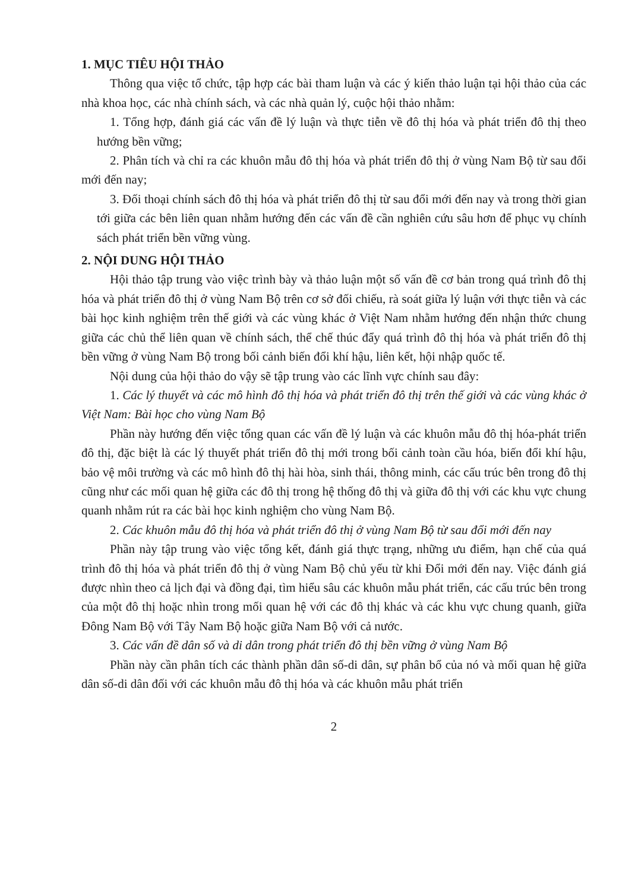1. MỤC TIÊU HỘI THẢO
Thông qua việc tổ chức, tập hợp các bài tham luận và các ý kiến thảo luận tại hội thảo của các nhà khoa học, các nhà chính sách, và các nhà quản lý, cuộc hội thảo nhằm:
1. Tổng hợp, đánh giá các vấn đề lý luận và thực tiễn về đô thị hóa và phát triển đô thị theo hướng bền vững;
2. Phân tích và chỉ ra các khuôn mẫu đô thị hóa và phát triển đô thị ở vùng Nam Bộ từ sau đổi mới đến nay;
3. Đối thoại chính sách đô thị hóa và phát triển đô thị từ sau đổi mới đến nay và trong thời gian tới giữa các bên liên quan nhằm hướng đến các vấn đề cần nghiên cứu sâu hơn để phục vụ chính sách phát triển bền vững vùng.
2. NỘI DUNG HỘI THẢO
Hội thảo tập trung vào việc trình bày và thảo luận một số vấn đề cơ bản trong quá trình đô thị hóa và phát triển đô thị ở vùng Nam Bộ trên cơ sở đối chiếu, rà soát giữa lý luận với thực tiễn và các bài học kinh nghiệm trên thế giới và các vùng khác ở Việt Nam nhằm hướng đến nhận thức chung giữa các chủ thể liên quan về chính sách, thể chế thúc đẩy quá trình đô thị hóa và phát triển đô thị bền vững ở vùng Nam Bộ trong bối cảnh biến đổi khí hậu, liên kết, hội nhập quốc tế.
Nội dung của hội thảo do vậy sẽ tập trung vào các lĩnh vực chính sau đây:
1. Các lý thuyết và các mô hình đô thị hóa và phát triển đô thị trên thế giới và các vùng khác ở Việt Nam: Bài học cho vùng Nam Bộ
Phần này hướng đến việc tổng quan các vấn đề lý luận và các khuôn mẫu đô thị hóa-phát triển đô thị, đặc biệt là các lý thuyết phát triển đô thị mới trong bối cảnh toàn cầu hóa, biến đổi khí hậu, bảo vệ môi trường và các mô hình đô thị hài hòa, sinh thái, thông minh, các cấu trúc bên trong đô thị cũng như các mối quan hệ giữa các đô thị trong hệ thống đô thị và giữa đô thị với các khu vực chung quanh nhằm rút ra các bài học kinh nghiệm cho vùng Nam Bộ.
2. Các khuôn mẫu đô thị hóa và phát triển đô thị ở vùng Nam Bộ từ sau đổi mới đến nay
Phần này tập trung vào việc tổng kết, đánh giá thực trạng, những ưu điểm, hạn chế của quá trình đô thị hóa và phát triển đô thị ở vùng Nam Bộ chủ yếu từ khi Đổi mới đến nay. Việc đánh giá được nhìn theo cả lịch đại và đồng đại, tìm hiểu sâu các khuôn mẫu phát triển, các cấu trúc bên trong của một đô thị hoặc nhìn trong mối quan hệ với các đô thị khác và các khu vực chung quanh, giữa Đông Nam Bộ với Tây Nam Bộ hoặc giữa Nam Bộ với cả nước.
3. Các vấn đề dân số và di dân trong phát triển đô thị bền vững ở vùng Nam Bộ
Phần này cần phân tích các thành phần dân số-di dân, sự phân bổ của nó và mối quan hệ giữa dân số-di dân đối với các khuôn mẫu đô thị hóa và các khuôn mẫu phát triển
2